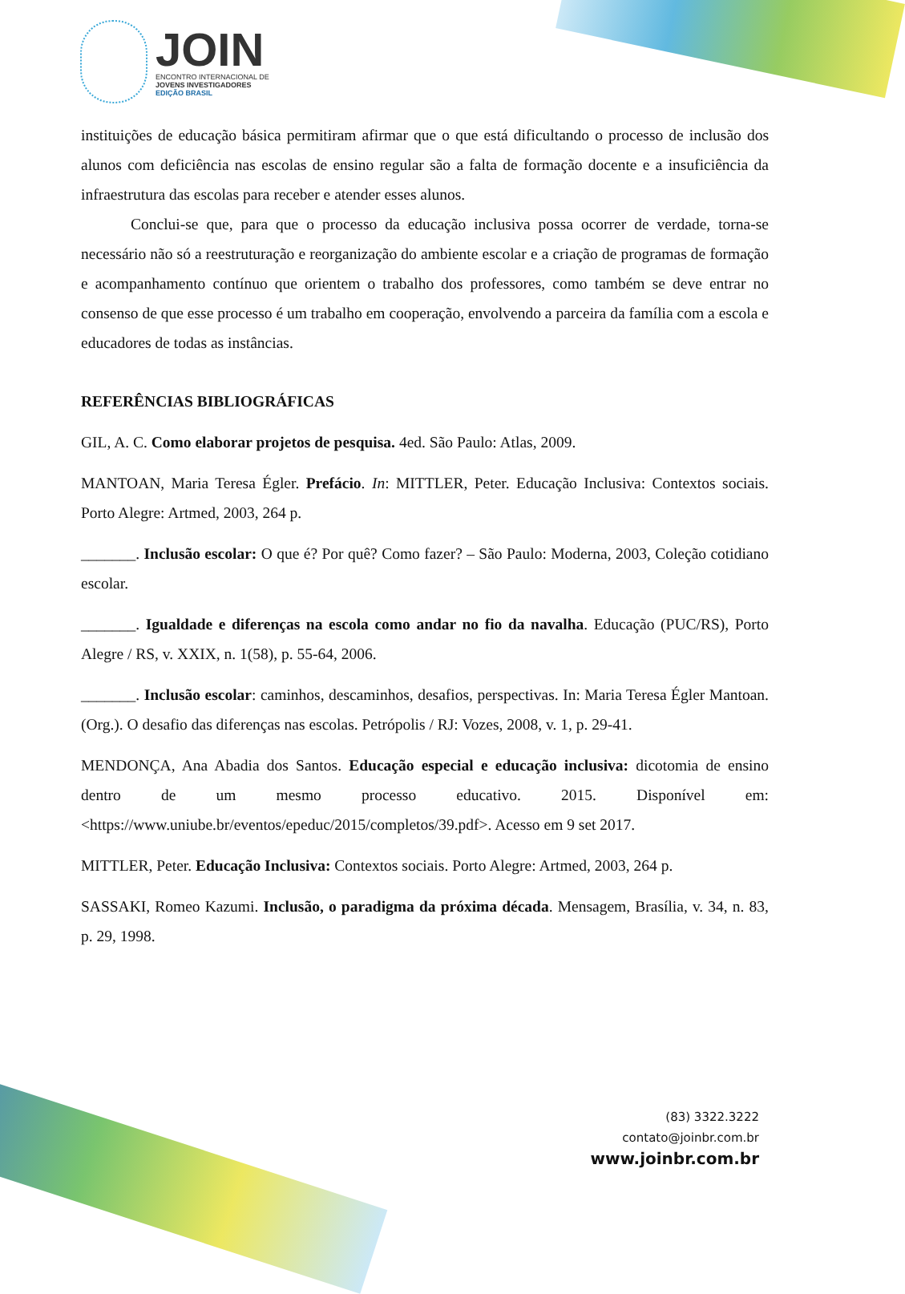JOIN
ENCONTRO INTERNACIONAL DE
JOVENS INVESTIGADORES
EDIÇÃO BRASIL
instituições de educação básica permitiram afirmar que o que está dificultando o processo de inclusão dos alunos com deficiência nas escolas de ensino regular são a falta de formação docente e a insuficiência da infraestrutura das escolas para receber e atender esses alunos.
Conclui-se que, para que o processo da educação inclusiva possa ocorrer de verdade, torna-se necessário não só a reestruturação e reorganização do ambiente escolar e a criação de programas de formação e acompanhamento contínuo que orientem o trabalho dos professores, como também se deve entrar no consenso de que esse processo é um trabalho em cooperação, envolvendo a parceira da família com a escola e educadores de todas as instâncias.
REFERÊNCIAS BIBLIOGRÁFICAS
GIL, A. C. Como elaborar projetos de pesquisa. 4ed. São Paulo: Atlas, 2009.
MANTOAN, Maria Teresa Égler. Prefácio. In: MITTLER, Peter. Educação Inclusiva: Contextos sociais. Porto Alegre: Artmed, 2003, 264 p.
_______. Inclusão escolar: O que é? Por quê? Como fazer? – São Paulo: Moderna, 2003, Coleção cotidiano escolar.
_______. Igualdade e diferenças na escola como andar no fio da navalha. Educação (PUC/RS), Porto Alegre / RS, v. XXIX, n. 1(58), p. 55-64, 2006.
_______. Inclusão escolar: caminhos, descaminhos, desafios, perspectivas. In: Maria Teresa Égler Mantoan. (Org.). O desafio das diferenças nas escolas. Petrópolis / RJ: Vozes, 2008, v. 1, p. 29-41.
MENDONÇA, Ana Abadia dos Santos. Educação especial e educação inclusiva: dicotomia de ensino dentro de um mesmo processo educativo. 2015. Disponível em: <https://www.uniube.br/eventos/epeduc/2015/completos/39.pdf>. Acesso em 9 set 2017.
MITTLER, Peter. Educação Inclusiva: Contextos sociais. Porto Alegre: Artmed, 2003, 264 p.
SASSAKI, Romeo Kazumi. Inclusão, o paradigma da próxima década. Mensagem, Brasília, v. 34, n. 83, p. 29, 1998.
(83) 3322.3222
contato@joinbr.com.br
www.joinbr.com.br